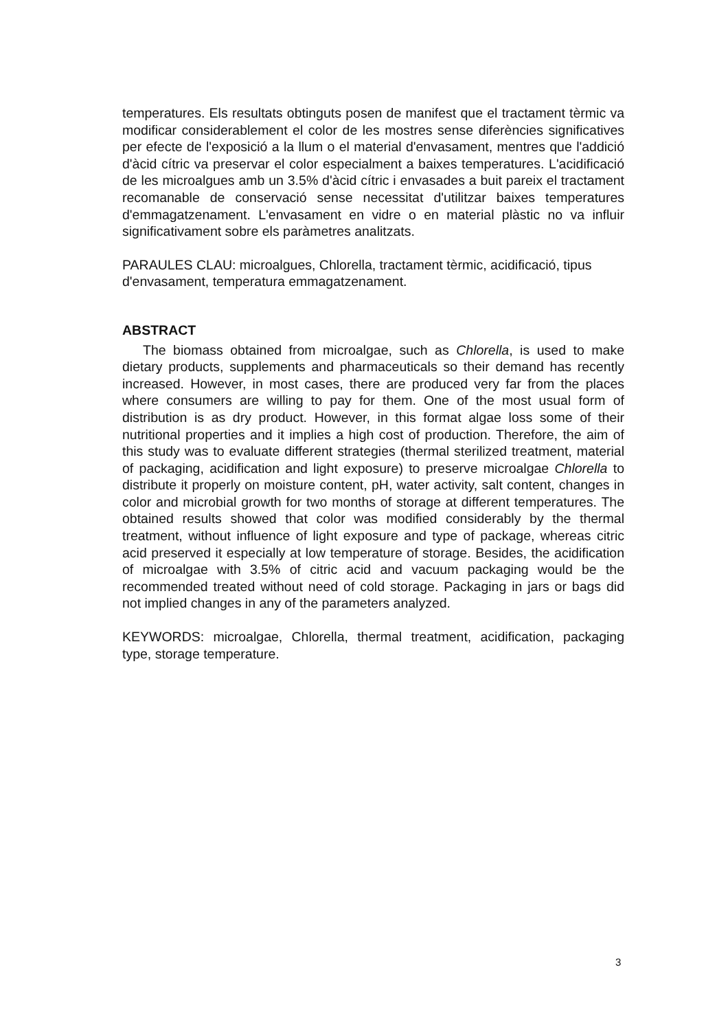temperatures. Els resultats obtinguts posen de manifest que el tractament tèrmic va modificar considerablement el color de les mostres sense diferències significatives per efecte de l'exposició a la llum o el material d'envasament, mentres que l'addició d'àcid cítric va preservar el color especialment a baixes temperatures. L'acidificació de les microalgues amb un 3.5% d'àcid cítric i envasades a buit pareix el tractament recomanable de conservació sense necessitat d'utilitzar baixes temperatures d'emmagatzenament. L'envasament en vidre o en material plàstic no va influir significativament sobre els paràmetres analitzats.
PARAULES CLAU: microalgues, Chlorella, tractament tèrmic, acidificació, tipus d'envasament, temperatura emmagatzenament.
ABSTRACT
The biomass obtained from microalgae, such as Chlorella, is used to make dietary products, supplements and pharmaceuticals so their demand has recently increased. However, in most cases, there are produced very far from the places where consumers are willing to pay for them. One of the most usual form of distribution is as dry product. However, in this format algae loss some of their nutritional properties and it implies a high cost of production. Therefore, the aim of this study was to evaluate different strategies (thermal sterilized treatment, material of packaging, acidification and light exposure) to preserve microalgae Chlorella to distribute it properly on moisture content, pH, water activity, salt content, changes in color and microbial growth for two months of storage at different temperatures. The obtained results showed that color was modified considerably by the thermal treatment, without influence of light exposure and type of package, whereas citric acid preserved it especially at low temperature of storage. Besides, the acidification of microalgae with 3.5% of citric acid and vacuum packaging would be the recommended treated without need of cold storage. Packaging in jars or bags did not implied changes in any of the parameters analyzed.
KEYWORDS: microalgae, Chlorella, thermal treatment, acidification, packaging type, storage temperature.
3